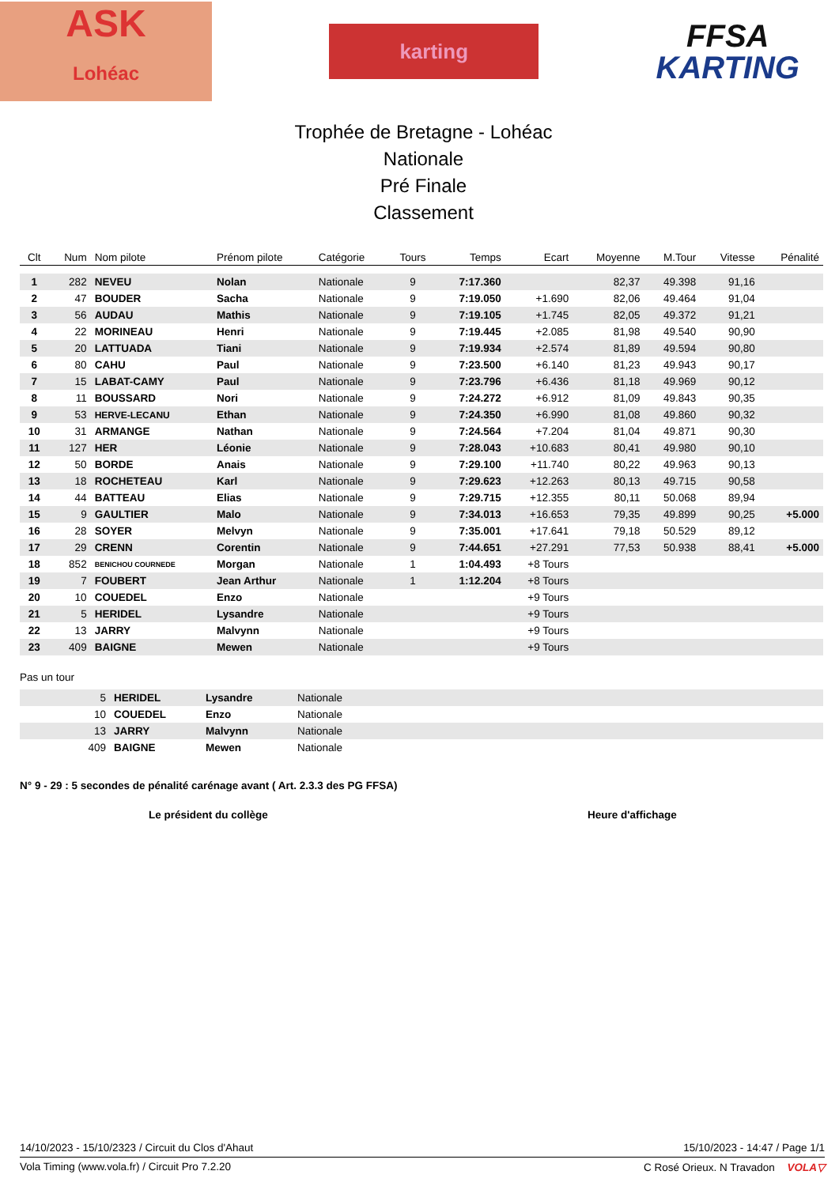ASK
Lohéac
karting
FFSA
KARTING
Trophée de Bretagne - Lohéac
Nationale
Pré Finale
Classement
| Clt | Num | Nom pilote | Prénom pilote | Catégorie | Tours | Temps | Ecart | Moyenne | M.Tour | Vitesse | Pénalité |
| --- | --- | --- | --- | --- | --- | --- | --- | --- | --- | --- | --- |
| 1 | 282 | NEVEU | Nolan | Nationale | 9 | 7:17.360 | | 82,37 | 49.398 | 91,16 | |
| 2 | 47 | BOUDER | Sacha | Nationale | 9 | 7:19.050 | +1.690 | 82,06 | 49.464 | 91,04 | |
| 3 | 56 | AUDAU | Mathis | Nationale | 9 | 7:19.105 | +1.745 | 82,05 | 49.372 | 91,21 | |
| 4 | 22 | MORINEAU | Henri | Nationale | 9 | 7:19.445 | +2.085 | 81,98 | 49.540 | 90,90 | |
| 5 | 20 | LATTUADA | Tiani | Nationale | 9 | 7:19.934 | +2.574 | 81,89 | 49.594 | 90,80 | |
| 6 | 80 | CAHU | Paul | Nationale | 9 | 7:23.500 | +6.140 | 81,23 | 49.943 | 90,17 | |
| 7 | 15 | LABAT-CAMY | Paul | Nationale | 9 | 7:23.796 | +6.436 | 81,18 | 49.969 | 90,12 | |
| 8 | 11 | BOUSSARD | Nori | Nationale | 9 | 7:24.272 | +6.912 | 81,09 | 49.843 | 90,35 | |
| 9 | 53 | HERVE-LECANU | Ethan | Nationale | 9 | 7:24.350 | +6.990 | 81,08 | 49.860 | 90,32 | |
| 10 | 31 | ARMANGE | Nathan | Nationale | 9 | 7:24.564 | +7.204 | 81,04 | 49.871 | 90,30 | |
| 11 | 127 | HER | Léonie | Nationale | 9 | 7:28.043 | +10.683 | 80,41 | 49.980 | 90,10 | |
| 12 | 50 | BORDE | Anais | Nationale | 9 | 7:29.100 | +11.740 | 80,22 | 49.963 | 90,13 | |
| 13 | 18 | ROCHETEAU | Karl | Nationale | 9 | 7:29.623 | +12.263 | 80,13 | 49.715 | 90,58 | |
| 14 | 44 | BATTEAU | Elias | Nationale | 9 | 7:29.715 | +12.355 | 80,11 | 50.068 | 89,94 | |
| 15 | 9 | GAULTIER | Malo | Nationale | 9 | 7:34.013 | +16.653 | 79,35 | 49.899 | 90,25 | +5.000 |
| 16 | 28 | SOYER | Melvyn | Nationale | 9 | 7:35.001 | +17.641 | 79,18 | 50.529 | 89,12 | |
| 17 | 29 | CRENN | Corentin | Nationale | 9 | 7:44.651 | +27.291 | 77,53 | 50.938 | 88,41 | +5.000 |
| 18 | 852 | BENICHOU COURNEDE | Morgan | Nationale | 1 | 1:04.493 | +8 Tours | | | | |
| 19 | 7 | FOUBERT | Jean Arthur | Nationale | 1 | 1:12.204 | +8 Tours | | | | |
| 20 | 10 | COUEDEL | Enzo | Nationale | | | +9 Tours | | | | |
| 21 | 5 | HERIDEL | Lysandre | Nationale | | | +9 Tours | | | | |
| 22 | 13 | JARRY | Malvynn | Nationale | | | +9 Tours | | | | |
| 23 | 409 | BAIGNE | Mewen | Nationale | | | +9 Tours | | | | |
Pas un tour
| | 5 | HERIDEL | Lysandre | Nationale |
| | 10 | COUEDEL | Enzo | Nationale |
| | 13 | JARRY | Malvynn | Nationale |
| | 409 | BAIGNE | Mewen | Nationale |
N° 9 - 29 : 5 secondes de pénalité carénage avant ( Art. 2.3.3 des PG FFSA)
Le président du collège Heure d'affichage
14/10/2023 - 15/10/2323 / Circuit du Clos d'Ahaut 15/10/2023 - 14:47 / Page 1/1
Vola Timing (www.vola.fr) / Circuit Pro 7.2.20 C Rosé Orieux. N Travadon VOLA▽